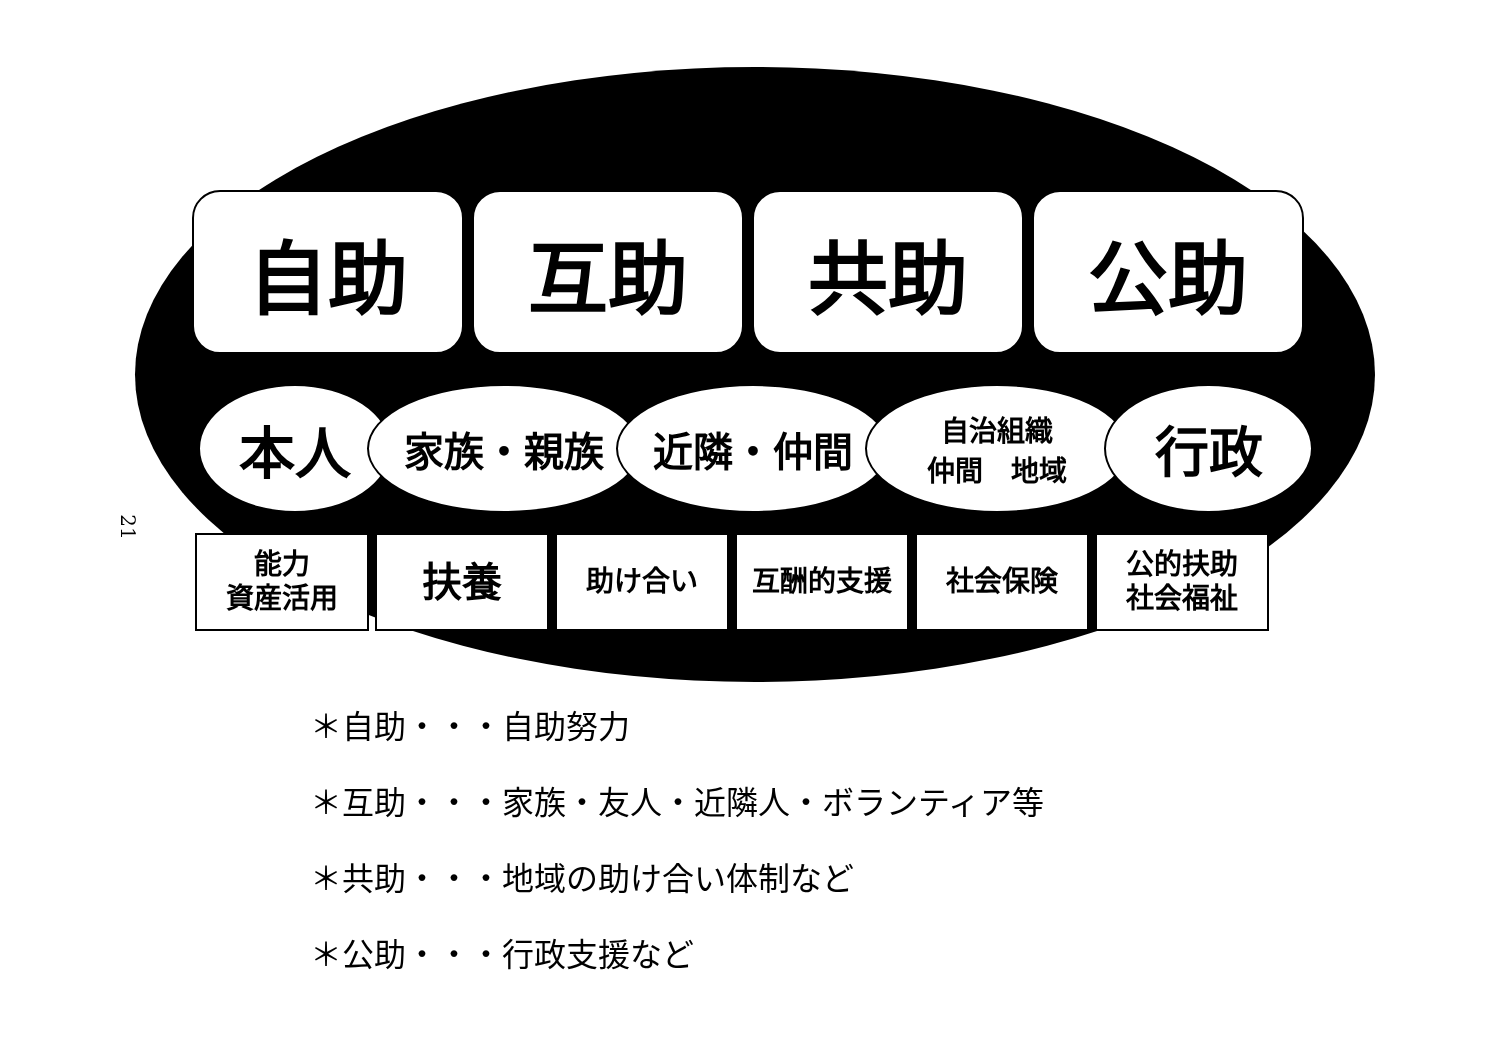21
自助 互助 共助 公助
本人
家族・親族 近隣・仲間
自治組織
仲間　地域
行政
能力
資産活用
扶養
助け合い 互酬的支援 社会保険 公的扶助
社会福祉
＊自助・・・自助努力
＊互助・・・家族・友人・近隣人・ボランティア等
＊共助・・・地域の助け合い体制など
＊公助・・・行政支援など